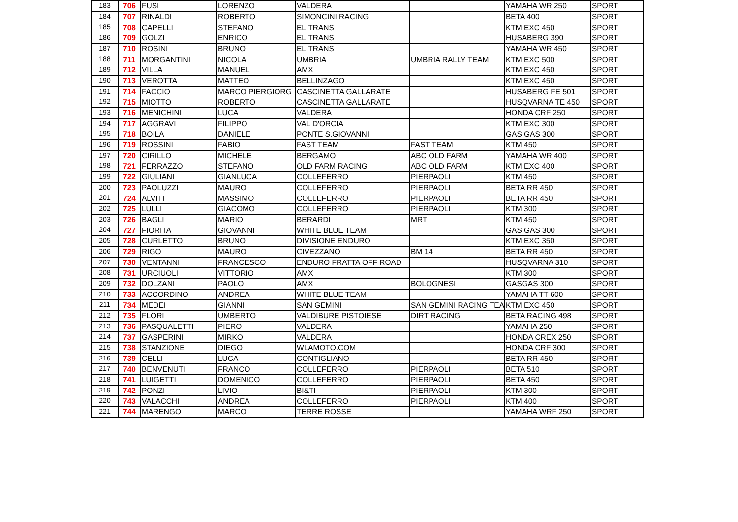| 183 | 706 | FUSI | LORENZO | VALDERA | | YAMAHA WR 250 | SPORT |
| 184 | 707 | RINALDI | ROBERTO | SIMONCINI RACING | | BETA 400 | SPORT |
| 185 | 708 | CAPELLI | STEFANO | ELITRANS | | KTM EXC 450 | SPORT |
| 186 | 709 | GOLZI | ENRICO | ELITRANS | | HUSABERG 390 | SPORT |
| 187 | 710 | ROSINI | BRUNO | ELITRANS | | YAMAHA WR 450 | SPORT |
| 188 | 711 | MORGANTINI | NICOLA | UMBRIA | UMBRIA RALLY TEAM | KTM EXC 500 | SPORT |
| 189 | 712 | VILLA | MANUEL | AMX | | KTM EXC 450 | SPORT |
| 190 | 713 | VEROTTA | MATTEO | BELLINZAGO | | KTM EXC 450 | SPORT |
| 191 | 714 | FACCIO | MARCO PIERGIORG | CASCINETTA GALLARATE | | HUSABERG FE 501 | SPORT |
| 192 | 715 | MIOTTO | ROBERTO | CASCINETTA GALLARATE | | HUSQVARNA TE 450 | SPORT |
| 193 | 716 | MENICHINI | LUCA | VALDERA | | HONDA CRF 250 | SPORT |
| 194 | 717 | AGGRAVI | FILIPPO | VAL D'ORCIA | | KTM EXC 300 | SPORT |
| 195 | 718 | BOILA | DANIELE | PONTE S.GIOVANNI | | GAS GAS 300 | SPORT |
| 196 | 719 | ROSSINI | FABIO | FAST TEAM | FAST TEAM | KTM 450 | SPORT |
| 197 | 720 | CIRILLO | MICHELE | BERGAMO | ABC OLD FARM | YAMAHA WR 400 | SPORT |
| 198 | 721 | FERRAZZO | STEFANO | OLD FARM RACING | ABC OLD FARM | KTM EXC 400 | SPORT |
| 199 | 722 | GIULIANI | GIANLUCA | COLLEFERRO | PIERPAOLI | KTM 450 | SPORT |
| 200 | 723 | PAOLUZZI | MAURO | COLLEFERRO | PIERPAOLI | BETA RR 450 | SPORT |
| 201 | 724 | ALVITI | MASSIMO | COLLEFERRO | PIERPAOLI | BETA RR 450 | SPORT |
| 202 | 725 | LULLI | GIACOMO | COLLEFERRO | PIERPAOLI | KTM 300 | SPORT |
| 203 | 726 | BAGLI | MARIO | BERARDI | MRT | KTM 450 | SPORT |
| 204 | 727 | FIORITA | GIOVANNI | WHITE BLUE TEAM | | GAS GAS 300 | SPORT |
| 205 | 728 | CURLETTO | BRUNO | DIVISIONE ENDURO | | KTM EXC 350 | SPORT |
| 206 | 729 | RIGO | MAURO | CIVEZZANO | BM 14 | BETA RR 450 | SPORT |
| 207 | 730 | VENTANNI | FRANCESCO | ENDURO FRATTA OFF ROAD | | HUSQVARNA 310 | SPORT |
| 208 | 731 | URCIUOLI | VITTORIO | AMX | | KTM 300 | SPORT |
| 209 | 732 | DOLZANI | PAOLO | AMX | BOLOGNESI | GASGAS 300 | SPORT |
| 210 | 733 | ACCORDINO | ANDREA | WHITE BLUE TEAM | | YAMAHA TT 600 | SPORT |
| 211 | 734 | MEDEI | GIANNI | SAN GEMINI | SAN GEMINI RACING TEA | KTM EXC 450 | SPORT |
| 212 | 735 | FLORI | UMBERTO | VALDIBURE PISTOIESE | DIRT RACING | BETA RACING 498 | SPORT |
| 213 | 736 | PASQUALETTI | PIERO | VALDERA | | YAMAHA 250 | SPORT |
| 214 | 737 | GASPERINI | MIRKO | VALDERA | | HONDA CREX 250 | SPORT |
| 215 | 738 | STANZIONE | DIEGO | WLAMOTO.COM | | HONDA CRF 300 | SPORT |
| 216 | 739 | CELLI | LUCA | CONTIGLIANO | | BETA RR 450 | SPORT |
| 217 | 740 | BENVENUTI | FRANCO | COLLEFERRO | PIERPAOLI | BETA 510 | SPORT |
| 218 | 741 | LUIGETTI | DOMENICO | COLLEFERRO | PIERPAOLI | BETA 450 | SPORT |
| 219 | 742 | PONZI | LIVIO | BI&TI | PIERPAOLI | KTM 300 | SPORT |
| 220 | 743 | VALACCHI | ANDREA | COLLEFERRO | PIERPAOLI | KTM 400 | SPORT |
| 221 | 744 | MARENGO | MARCO | TERRE ROSSE | | YAMAHA WRF 250 | SPORT |